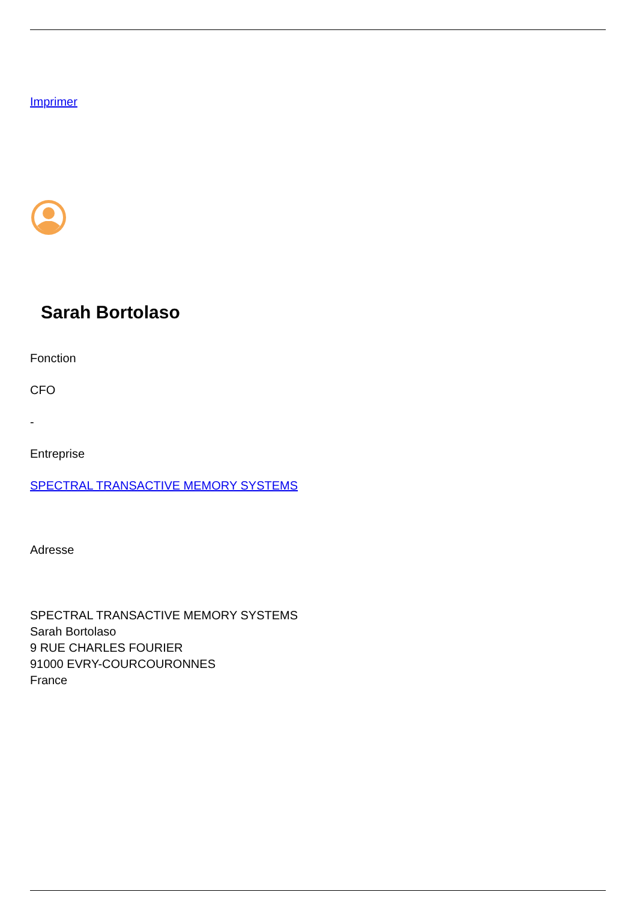Imprimer
Sarah Bortolaso
Fonction
CFO
-
Entreprise
SPECTRAL TRANSACTIVE MEMORY SYSTEMS
Adresse
SPECTRAL TRANSACTIVE MEMORY SYSTEMS
Sarah Bortolaso
9 RUE CHARLES FOURIER
91000 EVRY-COURCOURONNES
France